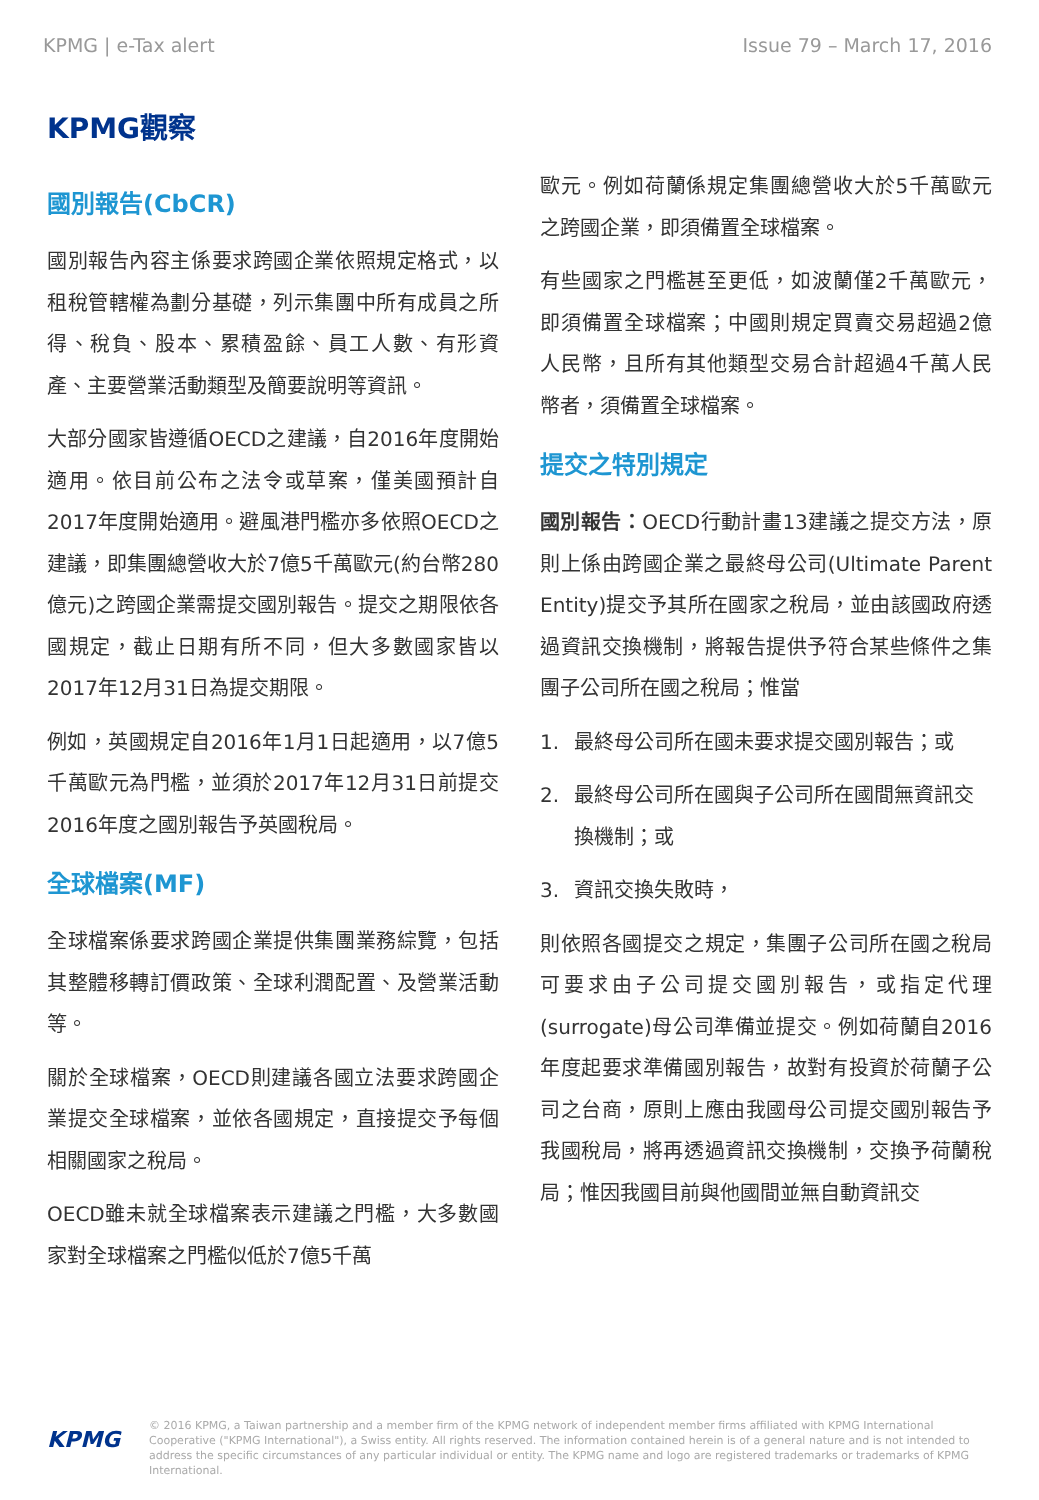KPMG | e-Tax alert Issue 79 – March 17, 2016
KPMG觀察
國別報告(CbCR)
國別報告內容主係要求跨國企業依照規定格式，以租稅管轄權為劃分基礎，列示集團中所有成員之所得、稅負、股本、累積盈餘、員工人數、有形資產、主要營業活動類型及簡要說明等資訊。
大部分國家皆遵循OECD之建議，自2016年度開始適用。依目前公布之法令或草案，僅美國預計自2017年度開始適用。避風港門檻亦多依照OECD之建議，即集團總營收大於7億5千萬歐元(約台幣280億元)之跨國企業需提交國別報告。提交之期限依各國規定，截止日期有所不同，但大多數國家皆以2017年12月31日為提交期限。
例如，英國規定自2016年1月1日起適用，以7億5千萬歐元為門檻，並須於2017年12月31日前提交2016年度之國別報告予英國稅局。
全球檔案(MF)
全球檔案係要求跨國企業提供集團業務綜覽，包括其整體移轉訂價政策、全球利潤配置、及營業活動等。
關於全球檔案，OECD則建議各國立法要求跨國企業提交全球檔案，並依各國規定，直接提交予每個相關國家之稅局。
OECD雖未就全球檔案表示建議之門檻，大多數國家對全球檔案之門檻似低於7億5千萬
歐元。例如荷蘭係規定集團總營收大於5千萬歐元之跨國企業，即須備置全球檔案。
有些國家之門檻甚至更低，如波蘭僅2千萬歐元，即須備置全球檔案；中國則規定買賣交易超過2億人民幣，且所有其他類型交易合計超過4千萬人民幣者，須備置全球檔案。
提交之特別規定
國別報告：OECD行動計畫13建議之提交方法，原則上係由跨國企業之最終母公司(Ultimate Parent Entity)提交予其所在國家之稅局，並由該國政府透過資訊交換機制，將報告提供予符合某些條件之集團子公司所在國之稅局；惟當
1. 最終母公司所在國未要求提交國別報告；或
2. 最終母公司所在國與子公司所在國間無資訊交換機制；或
3. 資訊交換失敗時，
則依照各國提交之規定，集團子公司所在國之稅局可要求由子公司提交國別報告，或指定代理(surrogate)母公司準備並提交。例如荷蘭自2016年度起要求準備國別報告，故對有投資於荷蘭子公司之台商，原則上應由我國母公司提交國別報告予我國稅局，將再透過資訊交換機制，交換予荷蘭稅局；惟因我國目前與他國間並無自動資訊交
KPMG
© 2016 KPMG, a Taiwan partnership and a member firm of the KPMG network of independent member firms affiliated with KPMG International Cooperative ("KPMG International"), a Swiss entity. All rights reserved. The information contained herein is of a general nature and is not intended to address the specific circumstances of any particular individual or entity. The KPMG name and logo are registered trademarks or trademarks of KPMG International.